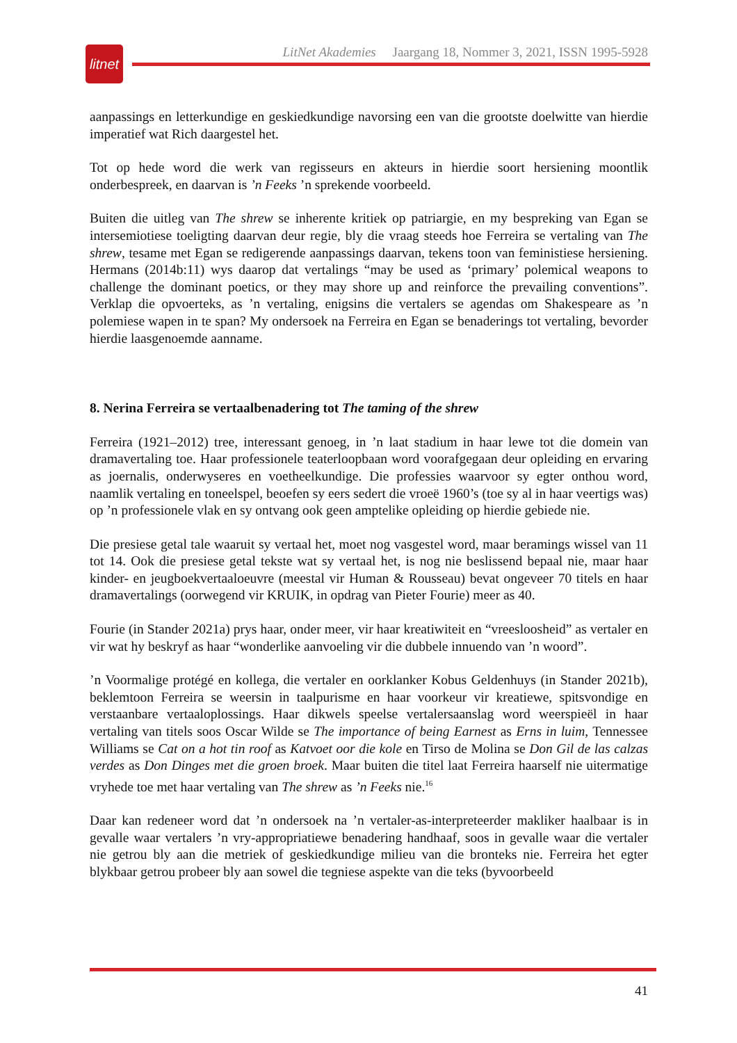LitNet Akademies Jaargang 18, Nommer 3, 2021, ISSN 1995-5928
litnet
aanpassings en letterkundige en geskiedkundige navorsing een van die grootste doelwitte van hierdie imperatief wat Rich daargestel het.
Tot op hede word die werk van regisseurs en akteurs in hierdie soort hersiening moontlik onderbespreek, en daarvan is ’n Feeks ’n sprekende voorbeeld.
Buiten die uitleg van The shrew se inherente kritiek op patriargie, en my bespreking van Egan se intersemiotiese toeligting daarvan deur regie, bly die vraag steeds hoe Ferreira se vertaling van The shrew, tesame met Egan se redigerende aanpassings daarvan, tekens toon van feministiese hersiening. Hermans (2014b:11) wys daarop dat vertalings “may be used as ‘primary’ polemical weapons to challenge the dominant poetics, or they may shore up and reinforce the prevailing conventions”. Verklap die opvoerteks, as ’n vertaling, enigsins die vertalers se agendas om Shakespeare as ’n polemiese wapen in te span? My ondersoek na Ferreira en Egan se benaderings tot vertaling, bevorder hierdie laasgenoemde aanname.
8. Nerina Ferreira se vertaalbenadering tot The taming of the shrew
Ferreira (1921–2012) tree, interessant genoeg, in ’n laat stadium in haar lewe tot die domein van dramavertaling toe. Haar professionele teaterloopbaan word voorafgegaan deur opleiding en ervaring as joernalis, onderwyseres en voetheelkundige. Die professies waarvoor sy egter onthou word, naamlik vertaling en toneelspel, beoefen sy eers sedert die vroeë 1960’s (toe sy al in haar veertigs was) op ’n professionele vlak en sy ontvang ook geen amptelike opleiding op hierdie gebiede nie.
Die presiese getal tale waaruit sy vertaal het, moet nog vasgestel word, maar beramings wissel van 11 tot 14. Ook die presiese getal tekste wat sy vertaal het, is nog nie beslissend bepaal nie, maar haar kinder- en jeugboekvertaaloeuvre (meestal vir Human & Rousseau) bevat ongeveer 70 titels en haar dramavertalings (oorwegend vir KRUIK, in opdrag van Pieter Fourie) meer as 40.
Fourie (in Stander 2021a) prys haar, onder meer, vir haar kreatiwiteit en “vreesloosheid” as vertaler en vir wat hy beskryf as haar “wonderlike aanvoeling vir die dubbele innuendo van ’n woord”.
’n Voormalige protégé en kollega, die vertaler en oorklanker Kobus Geldenhuys (in Stander 2021b), beklemtoon Ferreira se weersin in taalpurisme en haar voorkeur vir kreatiewe, spitsvondige en verstaanbare vertaaloplossings. Haar dikwels speelse vertalersaanslag word weerspieël in haar vertaling van titels soos Oscar Wilde se The importance of being Earnest as Erns in luim, Tennessee Williams se Cat on a hot tin roof as Katvoet oor die kole en Tirso de Molina se Don Gil de las calzas verdes as Don Dinges met die groen broek. Maar buiten die titel laat Ferreira haarself nie uitermatige vryhede toe met haar vertaling van The shrew as ’n Feeks nie.<sup>16</sup>
Daar kan redeneer word dat ’n ondersoek na ’n vertaler-as-interpreteerder makliker haalbaar is in gevalle waar vertalers ’n vry-appropriatiewe benadering handhaaf, soos in gevalle waar die vertaler nie getrou bly aan die metriek of geskiedkundige milieu van die bronteks nie. Ferreira het egter blykbaar getrou probeer bly aan sowel die tegniese aspekte van die teks (byvoorbeeld
41